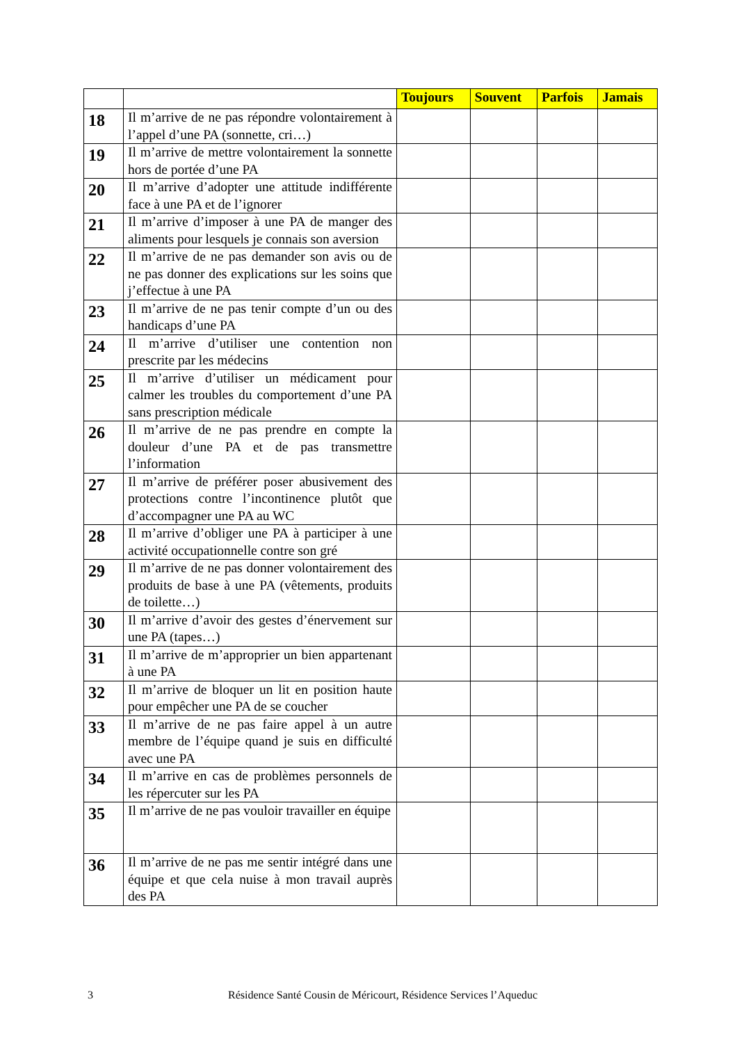| | | Toujours | Souvent | Parfois | Jamais |
| --- | --- | --- | --- | --- | --- |
| 18 | Il m’arrive de ne pas répondre volontairement à l’appel d’une PA (sonnette, cri…) | | | | |
| 19 | Il m’arrive de mettre volontairement la sonnette hors de portée d’une PA | | | | |
| 20 | Il m’arrive d’adopter une attitude indifférente face à une PA et de l’ignorer | | | | |
| 21 | Il m’arrive d’imposer à une PA de manger des aliments pour lesquels je connais son aversion | | | | |
| 22 | Il m’arrive de ne pas demander son avis ou de ne pas donner des explications sur les soins que j’effectue à une PA | | | | |
| 23 | Il m’arrive de ne pas tenir compte d’un ou des handicaps d’une PA | | | | |
| 24 | Il m’arrive d’utiliser une contention non prescrite par les médecins | | | | |
| 25 | Il m’arrive d’utiliser un médicament pour calmer les troubles du comportement d’une PA sans prescription médicale | | | | |
| 26 | Il m’arrive de ne pas prendre en compte la douleur d’une PA et de pas transmettre l’information | | | | |
| 27 | Il m’arrive de préférer poser abusivement des protections contre l’incontinence plutôt que d’accompagner une PA au WC | | | | |
| 28 | Il m’arrive d’obliger une PA à participer à une activité occupationnelle contre son gré | | | | |
| 29 | Il m’arrive de ne pas donner volontairement des produits de base à une PA (vêtements, produits de toilette…) | | | | |
| 30 | Il m’arrive d’avoir des gestes d’énervement sur une PA (tapes…) | | | | |
| 31 | Il m’arrive de m’approprier un bien appartenant à une PA | | | | |
| 32 | Il m’arrive de bloquer un lit en position haute pour empêcher une PA de se coucher | | | | |
| 33 | Il m’arrive de ne pas faire appel à un autre membre de l’équipe quand je suis en difficulté avec une PA | | | | |
| 34 | Il m’arrive en cas de problèmes personnels de les répercuter sur les PA | | | | |
| 35 | Il m’arrive de ne pas vouloir travailler en équipe | | | | |
| 36 | Il m’arrive de ne pas me sentir intégré dans une équipe et que cela nuise à mon travail auprès des PA | | | | |
3 Résidence Santé Cousin de Méricourt, Résidence Services l’Aqueduc